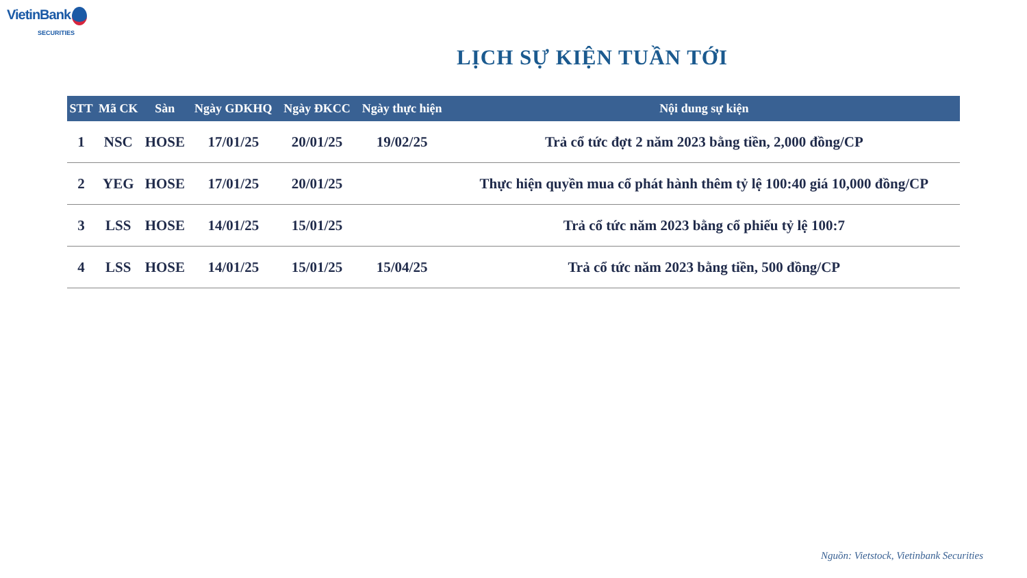VietinBank
SECURITIES
LỊCH SỰ KIỆN TUẦN TỚI
| STT | Mã CK | Sàn | Ngày GDKHQ | Ngày ĐKCC | Ngày thực hiện | Nội dung sự kiện |
| --- | --- | --- | --- | --- | --- | --- |
| 1 | NSC | HOSE | 17/01/25 | 20/01/25 | 19/02/25 | Trả cổ tức đợt 2 năm 2023 bằng tiền, 2,000 đồng/CP |
| 2 | YEG | HOSE | 17/01/25 | 20/01/25 | | Thực hiện quyền mua cổ phát hành thêm tỷ lệ 100:40 giá 10,000 đồng/CP |
| 3 | LSS | HOSE | 14/01/25 | 15/01/25 | | Trả cổ tức năm 2023 bằng cổ phiếu tỷ lệ 100:7 |
| 4 | LSS | HOSE | 14/01/25 | 15/01/25 | 15/04/25 | Trả cổ tức năm 2023 bằng tiền, 500 đồng/CP |
Nguồn: Vietstock, Vietinbank Securities